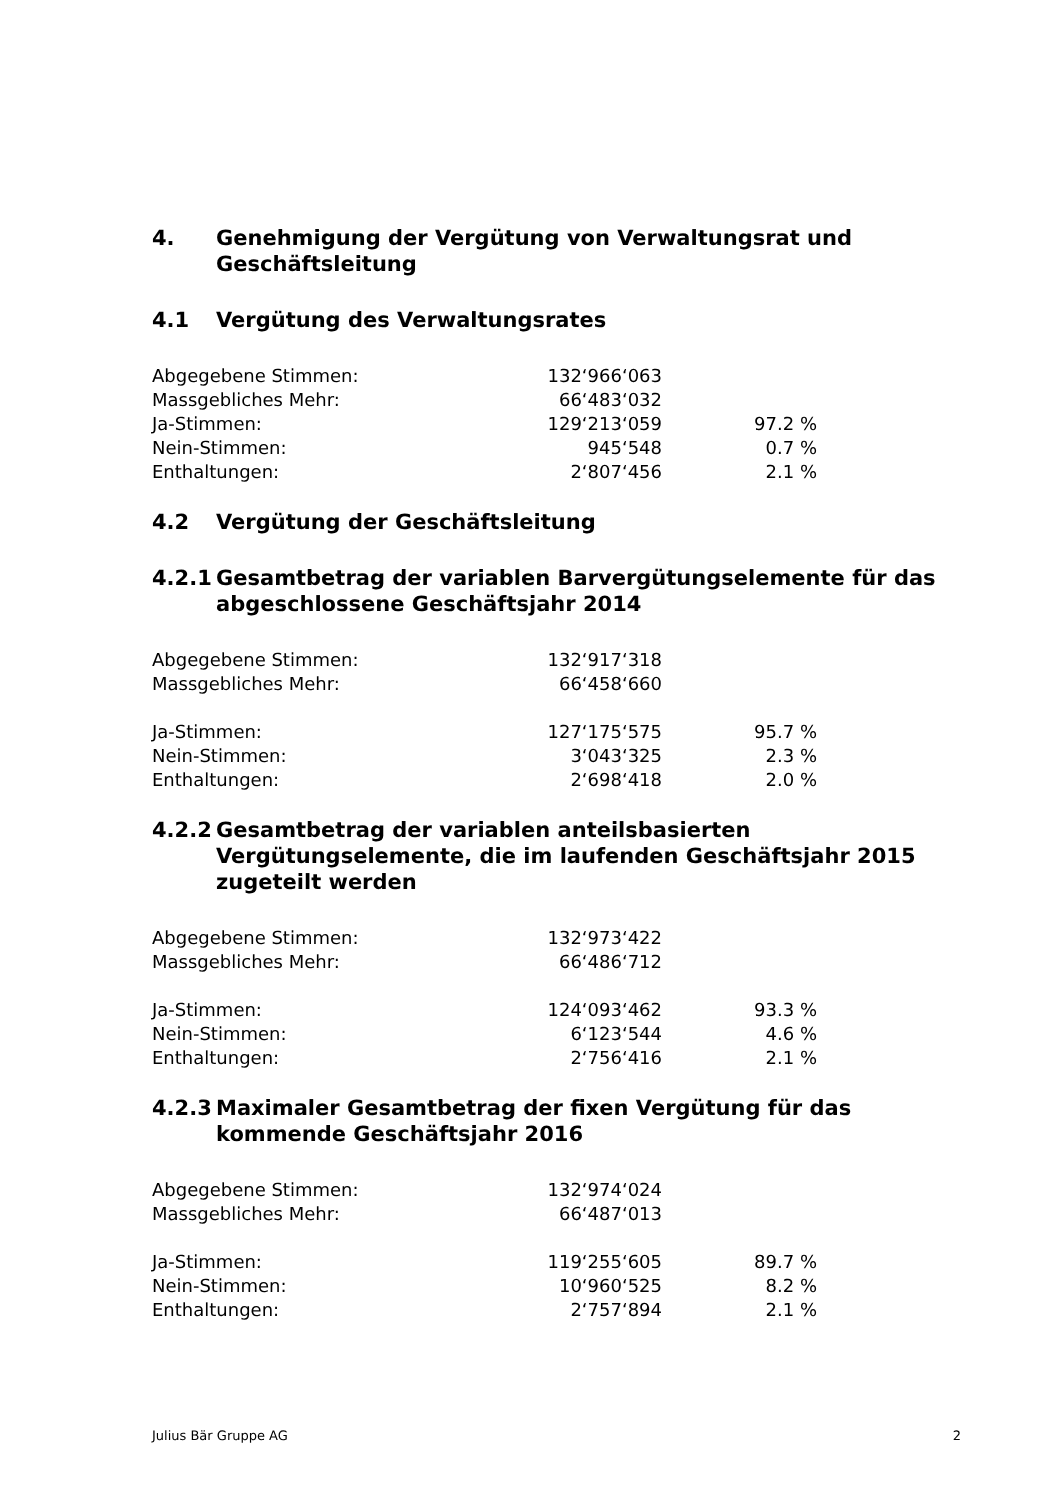4. Genehmigung der Vergütung von Verwaltungsrat und Geschäftsleitung
4.1 Vergütung des Verwaltungsrates
| Abgegebene Stimmen: | 132‘966‘063 | |
| Massgebliches Mehr: | 66‘483‘032 | |
| Ja-Stimmen: | 129‘213‘059 | 97.2 % |
| Nein-Stimmen: | 945‘548 | 0.7 % |
| Enthaltungen: | 2‘807‘456 | 2.1 % |
4.2 Vergütung der Geschäftsleitung
4.2.1 Gesamtbetrag der variablen Barvergütungselemente für das abgeschlossene Geschäftsjahr 2014
| Abgegebene Stimmen: | 132‘917‘318 | |
| Massgebliches Mehr: | 66‘458‘660 | |
| Ja-Stimmen: | 127‘175‘575 | 95.7 % |
| Nein-Stimmen: | 3‘043‘325 | 2.3 % |
| Enthaltungen: | 2‘698‘418 | 2.0 % |
4.2.2 Gesamtbetrag der variablen anteilsbasierten Vergütungselemente, die im laufenden Geschäftsjahr 2015 zugeteilt werden
| Abgegebene Stimmen: | 132‘973‘422 | |
| Massgebliches Mehr: | 66‘486‘712 | |
| Ja-Stimmen: | 124‘093‘462 | 93.3 % |
| Nein-Stimmen: | 6‘123‘544 | 4.6 % |
| Enthaltungen: | 2‘756‘416 | 2.1 % |
4.2.3 Maximaler Gesamtbetrag der fixen Vergütung für das kommende Geschäftsjahr 2016
| Abgegebene Stimmen: | 132‘974‘024 | |
| Massgebliches Mehr: | 66‘487‘013 | |
| Ja-Stimmen: | 119‘255‘605 | 89.7 % |
| Nein-Stimmen: | 10‘960‘525 | 8.2 % |
| Enthaltungen: | 2‘757‘894 | 2.1 % |
Julius Bär Gruppe AG 2